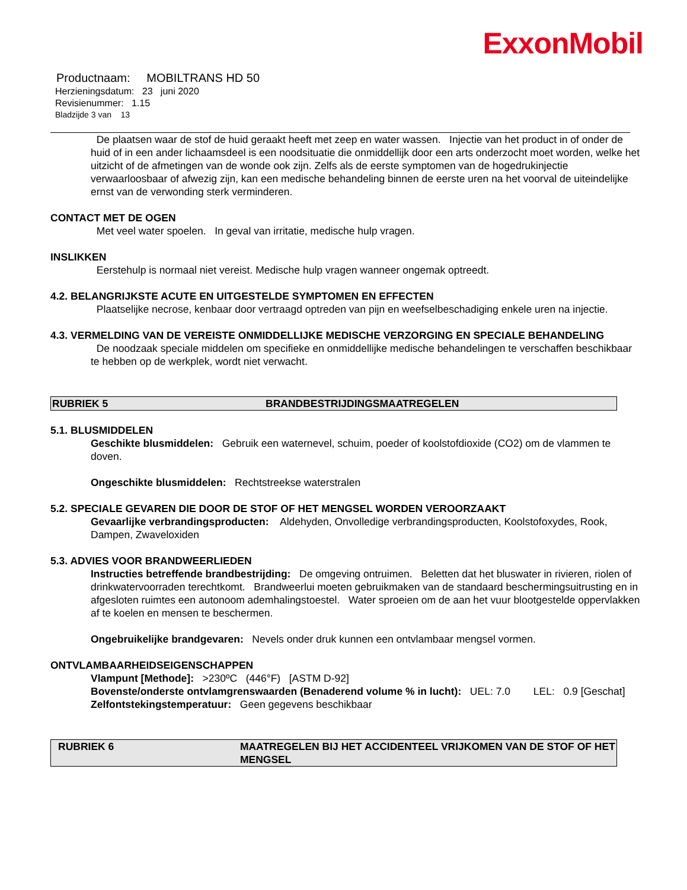ExxonMobil
Productnaam: MOBILTRANS HD 50
Herzieningsdatum: 23 juni 2020
Revisienummer: 1.15
Bladzijde 3 van 13
De plaatsen waar de stof de huid geraakt heeft met zeep en water wassen. Injectie van het product in of onder de huid of in een ander lichaamsdeel is een noodsituatie die onmiddellijk door een arts onderzocht moet worden, welke het uitzicht of de afmetingen van de wonde ook zijn. Zelfs als de eerste symptomen van de hogedrukinjectie verwaarloosbaar of afwezig zijn, kan een medische behandeling binnen de eerste uren na het voorval de uiteindelijke ernst van de verwonding sterk verminderen.
CONTACT MET DE OGEN
Met veel water spoelen. In geval van irritatie, medische hulp vragen.
INSLIKKEN
Eerstehulp is normaal niet vereist. Medische hulp vragen wanneer ongemak optreedt.
4.2. BELANGRIJKSTE ACUTE EN UITGESTELDE SYMPTOMEN EN EFFECTEN
Plaatselijke necrose, kenbaar door vertraagd optreden van pijn en weefselbeschadiging enkele uren na injectie.
4.3. VERMELDING VAN DE VEREISTE ONMIDDELLIJKE MEDISCHE VERZORGING EN SPECIALE BEHANDELING
De noodzaak speciale middelen om specifieke en onmiddellijke medische behandelingen te verschaffen beschikbaar te hebben op de werkplek, wordt niet verwacht.
RUBRIEK 5 BRANDBESTRIJDINGSMAATREGELEN
5.1. BLUSMIDDELEN
Geschikte blusmiddelen: Gebruik een waternevel, schuim, poeder of koolstofdioxide (CO2) om de vlammen te doven.
Ongeschikte blusmiddelen: Rechtstreekse waterstralen
5.2. SPECIALE GEVAREN DIE DOOR DE STOF OF HET MENGSEL WORDEN VEROORZAAKT
Gevaarlijke verbrandingsproducten: Aldehyden, Onvolledige verbrandingsproducten, Koolstofoxydes, Rook, Dampen, Zwaveloxiden
5.3. ADVIES VOOR BRANDWEERLIEDEN
Instructies betreffende brandbestrijding: De omgeving ontruimen. Beletten dat het bluswater in rivieren, riolen of drinkwatervoorraden terechtkomt. Brandweerlui moeten gebruikmaken van de standaard beschermingsuitrusting en in afgesloten ruimtes een autonoom ademhalingstoestel. Water sproeien om de aan het vuur blootgestelde oppervlakken af te koelen en mensen te beschermen.
Ongebruikelijke brandgevaren: Nevels onder druk kunnen een ontvlambaar mengsel vormen.
ONTVLAMBAARHEIDSEIGENSCHAPPEN
Vlampunt [Methode]: >230ºC (446°F) [ASTM D-92]
Bovenste/onderste ontvlamgrenswaarden (Benaderend volume % in lucht): UEL: 7.0 LEL: 0.9 [Geschat]
Zelfontstekingstemperatuur: Geen gegevens beschikbaar
RUBRIEK 6 MAATREGELEN BIJ HET ACCIDENTEEL VRIJKOMEN VAN DE STOF OF HET MENGSEL